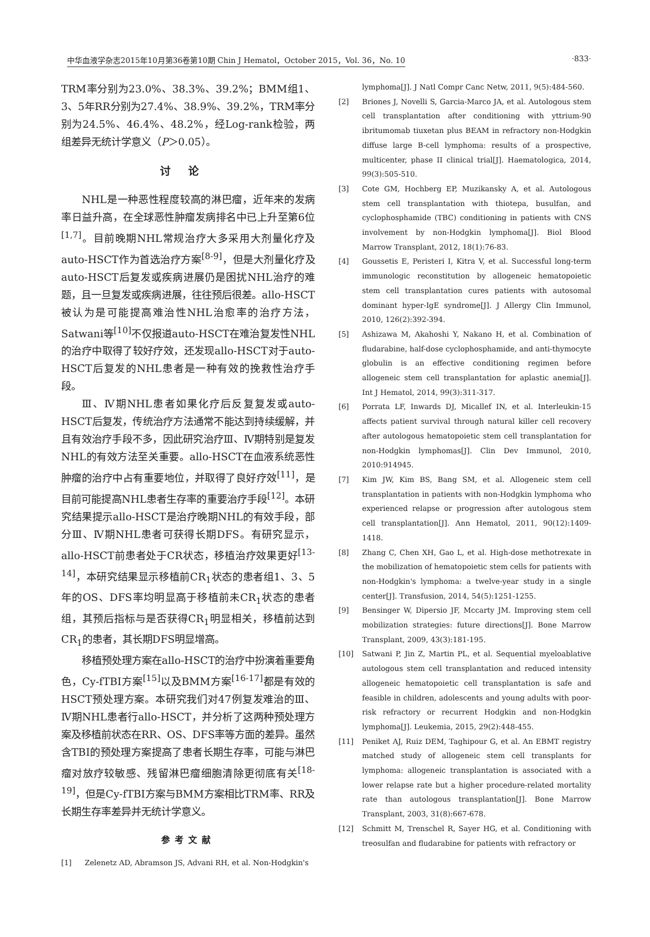中华血液学杂志2015年10月第36卷第10期 Chin J Hematol，October 2015，Vol. 36，No. 10 ·833·
TRM率分别为23.0%、38.3%、39.2%；BMM组1、3、5年RR分别为27.4%、38.9%、39.2%，TRM率分别为24.5%、46.4%、48.2%，经Log-rank检验，两组差异无统计学意义（P＞0.05）。
讨论
NHL是一种恶性程度较高的淋巴瘤，近年来的发病率日益升高，在全球恶性肿瘤发病排名中已上升至第6位<sup>[1,7]</sup>。目前晚期NHL常规治疗大多采用大剂量化疗及auto-HSCT作为首选治疗方案<sup>[8-9]</sup>，但是大剂量化疗及auto-HSCT后复发或疾病进展仍是困扰NHL治疗的难题，且一旦复发或疾病进展，往往预后很差。allo-HSCT被认为是可能提高难治性NHL治愈率的治疗方法，Satwani等<sup>[10]</sup>不仅报道auto-HSCT在难治复发性NHL的治疗中取得了较好疗效，还发现allo-HSCT对于auto-HSCT后复发的NHL患者是一种有效的挽救性治疗手段。
Ⅲ、Ⅳ期NHL患者如果化疗后反复复发或auto-HSCT后复发，传统治疗方法通常不能达到持续缓解，并且有效治疗手段不多，因此研究治疗Ⅲ、Ⅳ期特别是复发NHL的有效方法至关重要。allo-HSCT在血液系统恶性肿瘤的治疗中占有重要地位，并取得了良好疗效<sup>[11]</sup>，是目前可能提高NHL患者生存率的重要治疗手段<sup>[12]</sup>。本研究结果提示allo-HSCT是治疗晚期NHL的有效手段，部分Ⅲ、Ⅳ期NHL患者可获得长期DFS。有研究显示，allo-HSCT前患者处于CR状态，移植治疗效果更好<sup>[13-14]</sup>，本研究结果显示移植前CR<sub>1</sub>状态的患者组1、3、5年的OS、DFS率均明显高于移植前未CR<sub>1</sub>状态的患者组，其预后指标与是否获得CR<sub>1</sub>明显相关，移植前达到CR<sub>1</sub>的患者，其长期DFS明显增高。
移植预处理方案在allo-HSCT的治疗中扮演着重要角色，Cy-fTBI方案<sup>[15]</sup>以及BMM方案<sup>[16-17]</sup>都是有效的HSCT预处理方案。本研究我们对47例复发难治的Ⅲ、Ⅳ期NHL患者行allo-HSCT，并分析了这两种预处理方案及移植前状态在RR、OS、DFS率等方面的差异。虽然含TBI的预处理方案提高了患者长期生存率，可能与淋巴瘤对放疗较敏感、残留淋巴瘤细胞清除更彻底有关<sup>[18-19]</sup>，但是Cy-fTBI方案与BMM方案相比TRM率、RR及长期生存率差异并无统计学意义。
参考文献
[1] Zelenetz AD, Abramson JS, Advani RH, et al. Non-Hodgkin's
lymphoma[J]. J Natl Compr Canc Netw, 2011, 9(5):484-560.
[2] Briones J, Novelli S, Garcia-Marco JA, et al. Autologous stem cell transplantation after conditioning with yttrium-90 ibritumomab tiuxetan plus BEAM in refractory non-Hodgkin diffuse large B-cell lymphoma: results of a prospective, multicenter, phase II clinical trial[J]. Haematologica, 2014, 99(3):505-510.
[3] Cote GM, Hochberg EP, Muzikansky A, et al. Autologous stem cell transplantation with thiotepa, busulfan, and cyclophosphamide (TBC) conditioning in patients with CNS involvement by non-Hodgkin lymphoma[J]. Biol Blood Marrow Transplant, 2012, 18(1):76-83.
[4] Goussetis E, Peristeri I, Kitra V, et al. Successful long-term immunologic reconstitution by allogeneic hematopoietic stem cell transplantation cures patients with autosomal dominant hyper-IgE syndrome[J]. J Allergy Clin Immunol, 2010, 126(2):392-394.
[5] Ashizawa M, Akahoshi Y, Nakano H, et al. Combination of fludarabine, half-dose cyclophosphamide, and anti-thymocyte globulin is an effective conditioning regimen before allogeneic stem cell transplantation for aplastic anemia[J]. Int J Hematol, 2014, 99(3):311-317.
[6] Porrata LF, Inwards DJ, Micallef IN, et al. Interleukin-15 affects patient survival through natural killer cell recovery after autologous hematopoietic stem cell transplantation for non-Hodgkin lymphomas[J]. Clin Dev Immunol, 2010, 2010:914945.
[7] Kim JW, Kim BS, Bang SM, et al. Allogeneic stem cell transplantation in patients with non-Hodgkin lymphoma who experienced relapse or progression after autologous stem cell transplantation[J]. Ann Hematol, 2011, 90(12):1409-1418.
[8] Zhang C, Chen XH, Gao L, et al. High-dose methotrexate in the mobilization of hematopoietic stem cells for patients with non-Hodgkin's lymphoma: a twelve-year study in a single center[J]. Transfusion, 2014, 54(5):1251-1255.
[9] Bensinger W, Dipersio JF, Mccarty JM. Improving stem cell mobilization strategies: future directions[J]. Bone Marrow Transplant, 2009, 43(3):181-195.
[10] Satwani P, Jin Z, Martin PL, et al. Sequential myeloablative autologous stem cell transplantation and reduced intensity allogeneic hematopoietic cell transplantation is safe and feasible in children, adolescents and young adults with poor-risk refractory or recurrent Hodgkin and non-Hodgkin lymphoma[J]. Leukemia, 2015, 29(2):448-455.
[11] Peniket AJ, Ruiz DEM, Taghipour G, et al. An EBMT registry matched study of allogeneic stem cell transplants for lymphoma: allogeneic transplantation is associated with a lower relapse rate but a higher procedure-related mortality rate than autologous transplantation[J]. Bone Marrow Transplant, 2003, 31(8):667-678.
[12] Schmitt M, Trenschel R, Sayer HG, et al. Conditioning with treosulfan and fludarabine for patients with refractory or